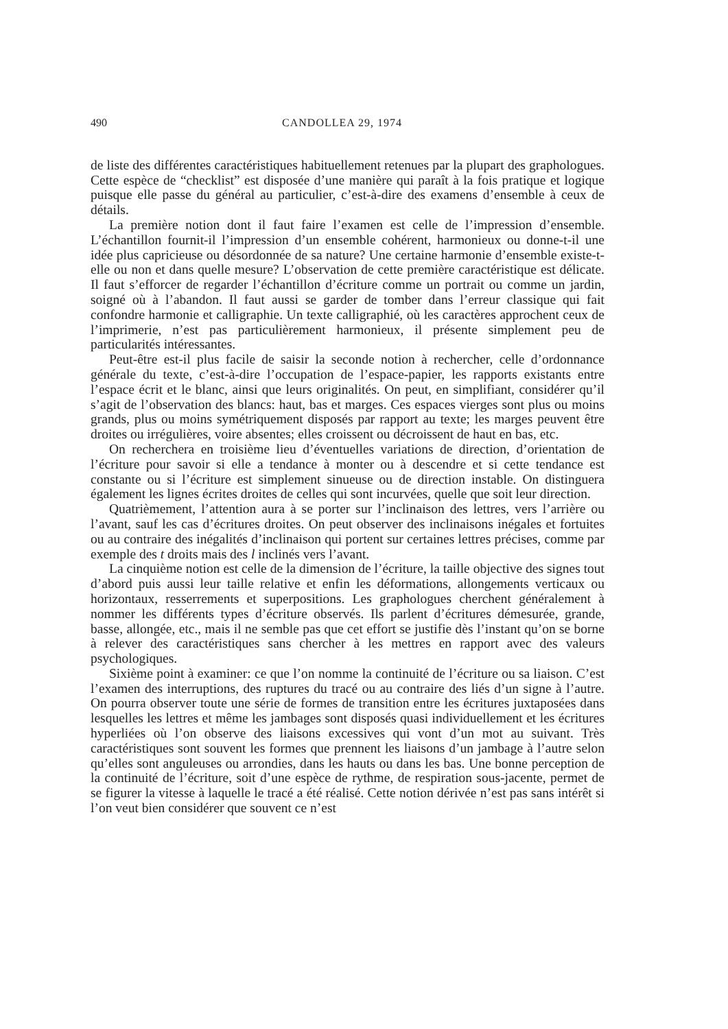490 CANDOLLEA 29, 1974
de liste des différentes caractéristiques habituellement retenues par la plupart des graphologues. Cette espèce de “checklist” est disposée d’une manière qui paraît à la fois pratique et logique puisque elle passe du général au particulier, c’est-à-dire des examens d’ensemble à ceux de détails.
La première notion dont il faut faire l’examen est celle de l’impression d’ensemble. L’échantillon fournit-il l’impression d’un ensemble cohérent, harmonieux ou donne-t-il une idée plus capricieuse ou désordonnée de sa nature? Une certaine harmonie d’ensemble existe-t-elle ou non et dans quelle mesure? L’observation de cette première caractéristique est délicate. Il faut s’efforcer de regarder l’échantillon d’écriture comme un portrait ou comme un jardin, soigné où à l’abandon. Il faut aussi se garder de tomber dans l’erreur classique qui fait confondre harmonie et calligraphie. Un texte calligraphié, où les caractères approchent ceux de l’imprimerie, n’est pas particulièrement harmonieux, il présente simplement peu de particularités intéressantes.
Peut-être est-il plus facile de saisir la seconde notion à rechercher, celle d’ordonnance générale du texte, c’est-à-dire l’occupation de l’espace-papier, les rapports existants entre l’espace écrit et le blanc, ainsi que leurs originalités. On peut, en simplifiant, considérer qu’il s’agit de l’observation des blancs: haut, bas et marges. Ces espaces vierges sont plus ou moins grands, plus ou moins symétriquement disposés par rapport au texte; les marges peuvent être droites ou irrégulières, voire absentes; elles croissent ou décroissent de haut en bas, etc.
On recherchera en troisième lieu d’éventuelles variations de direction, d’orientation de l’écriture pour savoir si elle a tendance à monter ou à descendre et si cette tendance est constante ou si l’écriture est simplement sinueuse ou de direction instable. On distinguera également les lignes écrites droites de celles qui sont incurvées, quelle que soit leur direction.
Quatrièmement, l’attention aura à se porter sur l’inclinaison des lettres, vers l’arrière ou l’avant, sauf les cas d’écritures droites. On peut observer des inclinaisons inégales et fortuites ou au contraire des inégalités d’inclinaison qui portent sur certaines lettres précises, comme par exemple des t droits mais des l inclinés vers l’avant.
La cinquième notion est celle de la dimension de l’écriture, la taille objective des signes tout d’abord puis aussi leur taille relative et enfin les déformations, allongements verticaux ou horizontaux, resserrements et superpositions. Les graphologues cherchent généralement à nommer les différents types d’écriture observés. Ils parlent d’écritures démesurée, grande, basse, allongée, etc., mais il ne semble pas que cet effort se justifie dès l’instant qu’on se borne à relever des caractéristiques sans chercher à les mettres en rapport avec des valeurs psychologiques.
Sixième point à examiner: ce que l’on nomme la continuité de l’écriture ou sa liaison. C’est l’examen des interruptions, des ruptures du tracé ou au contraire des liés d’un signe à l’autre. On pourra observer toute une série de formes de transition entre les écritures juxtaposées dans lesquelles les lettres et même les jambages sont disposés quasi individuellement et les écritures hyperliées où l’on observe des liaisons excessives qui vont d’un mot au suivant. Très caractéristiques sont souvent les formes que prennent les liaisons d’un jambage à l’autre selon qu’elles sont anguleuses ou arrondies, dans les hauts ou dans les bas. Une bonne perception de la continuité de l’écriture, soit d’une espèce de rythme, de respiration sous-jacente, permet de se figurer la vitesse à laquelle le tracé a été réalisé. Cette notion dérivée n’est pas sans intérêt si l’on veut bien considérer que souvent ce n’est